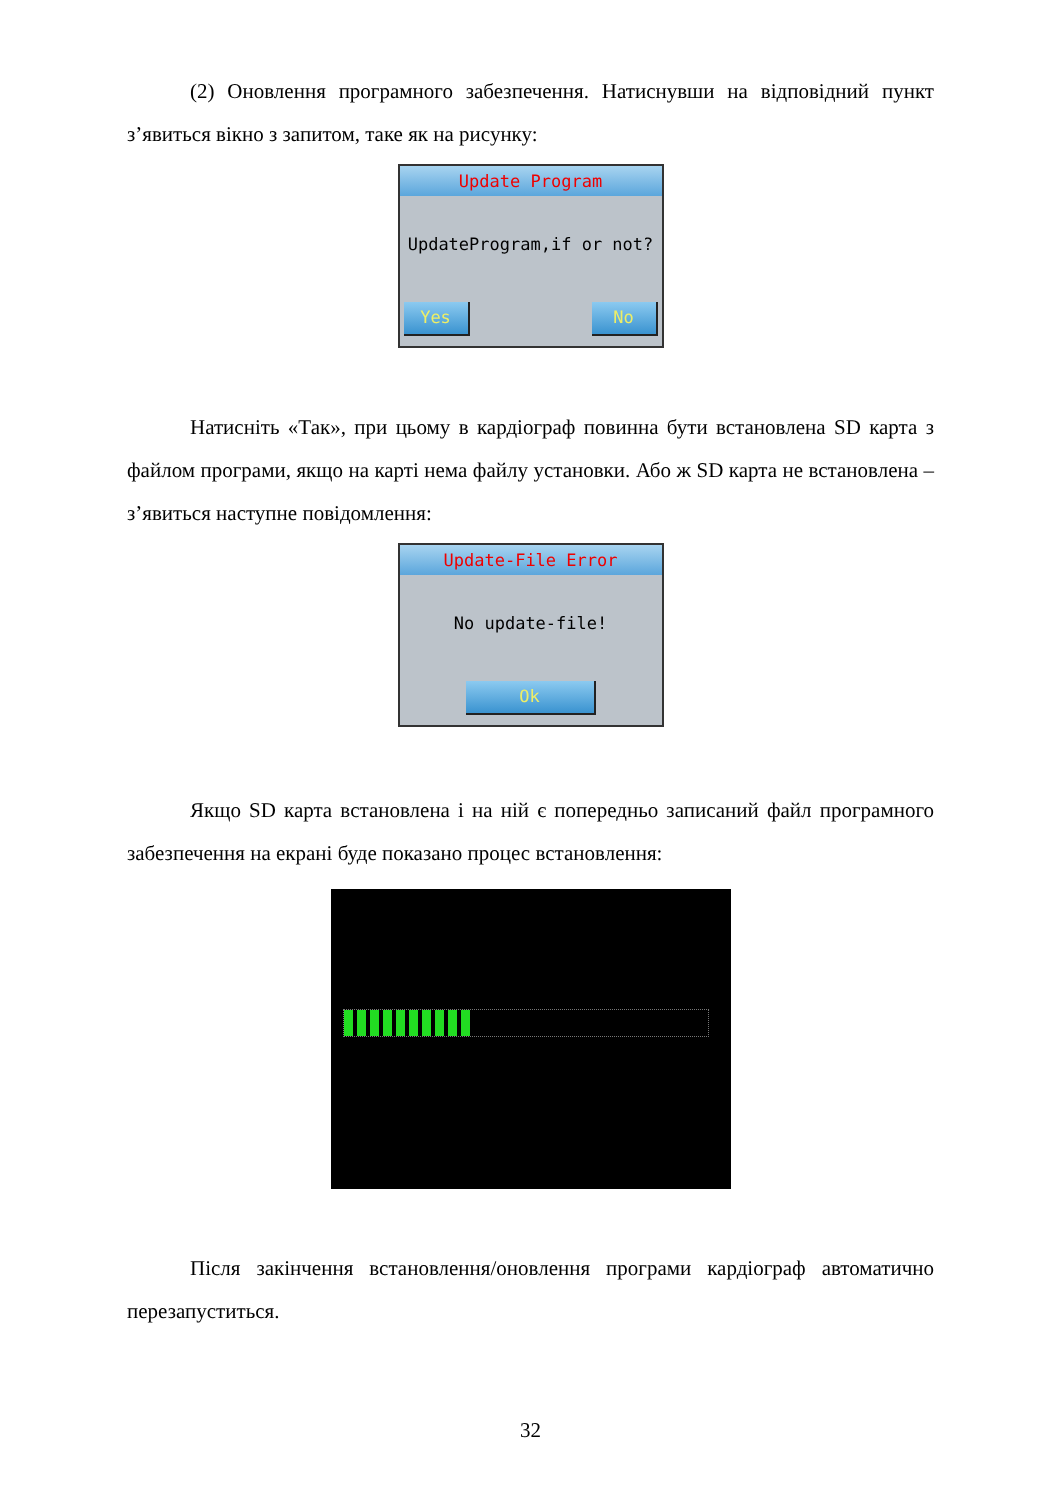(2) Оновлення програмного забезпечення. Натиснувши на відповідний пункт з’явиться вікно з запитом, таке як на рисунку:
Update Program
UpdateProgram,if or not?
Yes No
Натисніть «Так», при цьому в кардіограф повинна бути встановлена SD карта з файлом програми, якщо на карті нема файлу установки. Або ж SD карта не встановлена – з’явиться наступне повідомлення:
Update-File Error
No update-file!
Ok
Якщо SD карта встановлена і на ній є попередньо записаний файл програмного забезпечення на екрані буде показано процес встановлення:
Після закінчення встановлення/оновлення програми кардіограф автоматично перезапуститься.
32